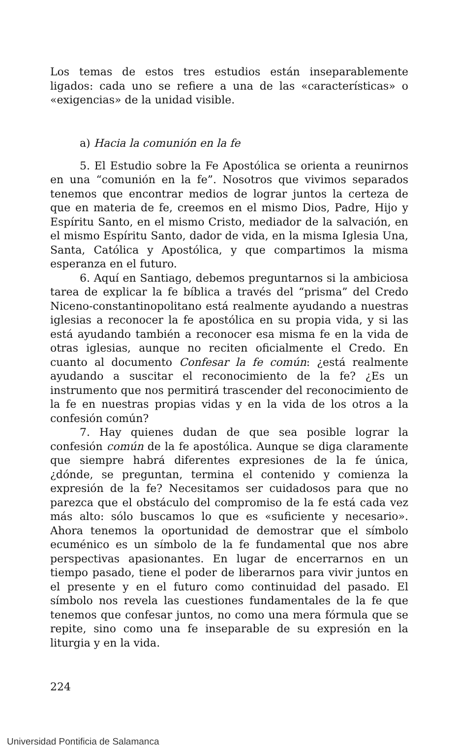Los temas de estos tres estudios están inseparablemente ligados: cada uno se refiere a una de las «características» o «exigencias» de la unidad visible.
a) Hacia la comunión en la fe
5. El Estudio sobre la Fe Apostólica se orienta a reunirnos en una “comunión en la fe”. Nosotros que vivimos separados tenemos que encontrar medios de lograr juntos la certeza de que en materia de fe, creemos en el mismo Dios, Padre, Hijo y Espíritu Santo, en el mismo Cristo, mediador de la salvación, en el mismo Espíritu Santo, dador de vida, en la misma Iglesia Una, Santa, Católica y Apostólica, y que compartimos la misma esperanza en el futuro.
6. Aquí en Santiago, debemos preguntarnos si la ambiciosa tarea de explicar la fe bíblica a través del “prisma” del Credo Niceno-constantinopolitano está realmente ayudando a nuestras iglesias a reconocer la fe apostólica en su propia vida, y si las está ayudando también a reconocer esa misma fe en la vida de otras iglesias, aunque no reciten oficialmente el Credo. En cuanto al documento Confesar la fe común: ¿está realmente ayudando a suscitar el reconocimiento de la fe? ¿Es un instrumento que nos permitirá trascender del reconocimiento de la fe en nuestras propias vidas y en la vida de los otros a la confesión común?
7. Hay quienes dudan de que sea posible lograr la confesión común de la fe apostólica. Aunque se diga claramente que siempre habrá diferentes expresiones de la fe única, ¿dónde, se preguntan, termina el contenido y comienza la expresión de la fe? Necesitamos ser cuidadosos para que no parezca que el obstáculo del compromiso de la fe está cada vez más alto: sólo buscamos lo que es «suficiente y necesario». Ahora tenemos la oportunidad de demostrar que el símbolo ecuménico es un símbolo de la fe fundamental que nos abre perspectivas apasionantes. En lugar de encerrarnos en un tiempo pasado, tiene el poder de liberarnos para vivir juntos en el presente y en el futuro como continuidad del pasado. El símbolo nos revela las cuestiones fundamentales de la fe que tenemos que confesar juntos, no como una mera fórmula que se repite, sino como una fe inseparable de su expresión en la liturgia y en la vida.
224
Universidad Pontificia de Salamanca